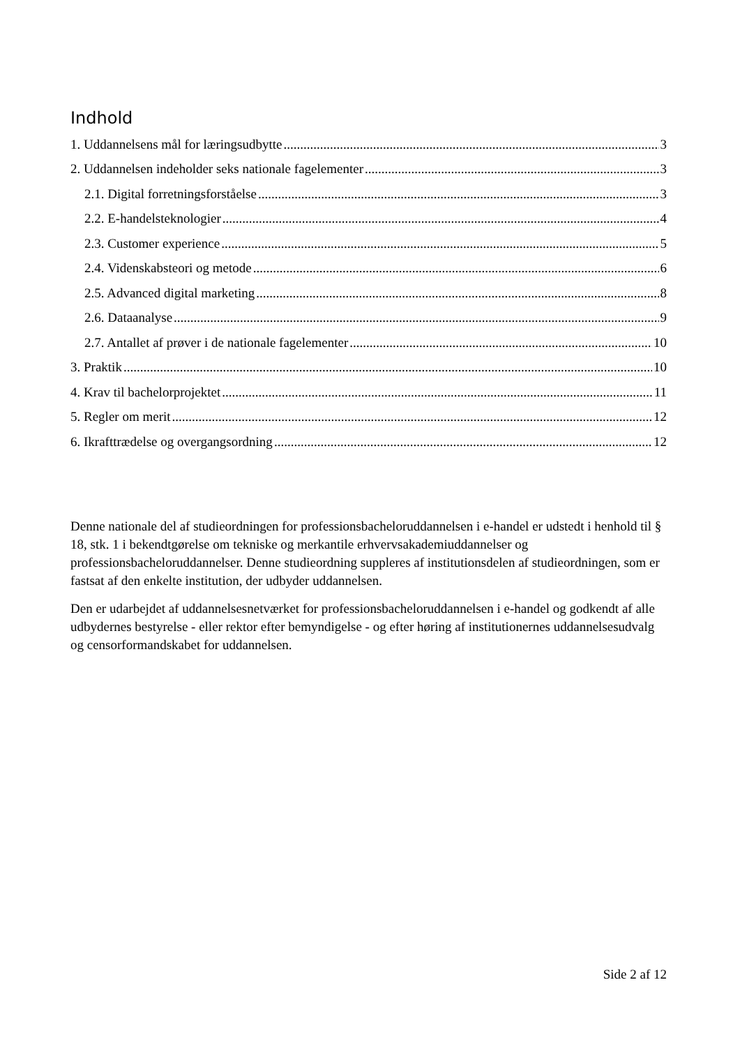Indhold
1. Uddannelsens mål for læringsudbytte 3
2. Uddannelsen indeholder seks nationale fagelementer 3
2.1. Digital forretningsforståelse 3
2.2. E-handelsteknologier 4
2.3. Customer experience 5
2.4. Videnskabsteori og metode 6
2.5. Advanced digital marketing 8
2.6. Dataanalyse 9
2.7. Antallet af prøver i de nationale fagelementer 10
3. Praktik 10
4. Krav til bachelorprojektet 11
5. Regler om merit 12
6. Ikrafttrædelse og overgangsordning 12
Denne nationale del af studieordningen for professionsbacheloruddannelsen i e-handel er udstedt i henhold til § 18, stk. 1 i bekendtgørelse om tekniske og merkantile erhvervsakademiuddannelser og professionsbacheloruddannelser. Denne studieordning suppleres af institutionsdelen af studieordningen, som er fastsat af den enkelte institution, der udbyder uddannelsen.
Den er udarbejdet af uddannelsesnetværket for professionsbacheloruddannelsen i e-handel og godkendt af alle udbydernes bestyrelse - eller rektor efter bemyndigelse - og efter høring af institutionernes uddannelsesudvalg og censorformandskabet for uddannelsen.
Side 2 af 12